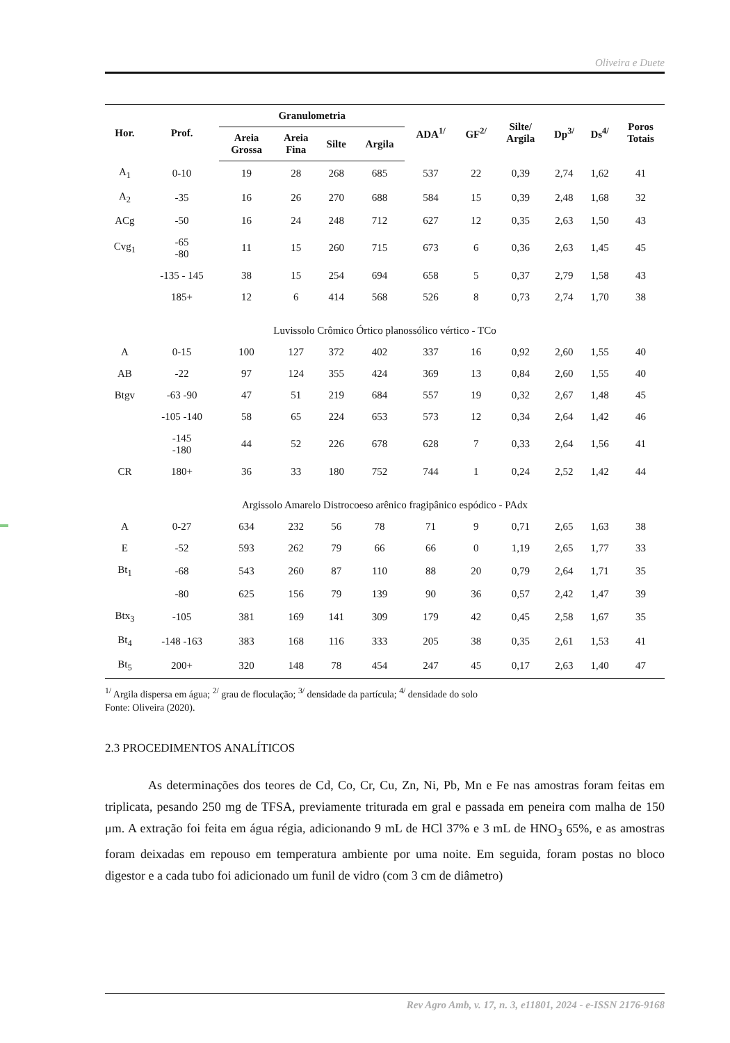Oliveira e Duete
| Hor. | Prof. | Granulometria | | | | ADA<sup>1/</sup> | GF<sup>2/</sup> | Silte/ Argila | Dp<sup>3/</sup> | Ds<sup>4/</sup> | Poros Totais |
| --- | --- | --- | --- | --- | --- | --- | --- | --- | --- | --- | --- |
| | | Areia Grossa | Areia Fina | Silte | Argila | | | | | | |
| A<sub>1</sub> | 0-10 | 19 | 28 | 268 | 685 | 537 | 22 | 0,39 | 2,74 | 1,62 | 41 |
| A<sub>2</sub> | -35 | 16 | 26 | 270 | 688 | 584 | 15 | 0,39 | 2,48 | 1,68 | 32 |
| ACg | -50 | 16 | 24 | 248 | 712 | 627 | 12 | 0,35 | 2,63 | 1,50 | 43 |
| Cvg<sub>1</sub> | -65 -80 | 11 | 15 | 260 | 715 | 673 | 6 | 0,36 | 2,63 | 1,45 | 45 |
| | -135 - 145 | 38 | 15 | 254 | 694 | 658 | 5 | 0,37 | 2,79 | 1,58 | 43 |
| | 185+ | 12 | 6 | 414 | 568 | 526 | 8 | 0,73 | 2,74 | 1,70 | 38 |
| Luvissolo Crômico Órtico planossólico vértico - TCo | | | | | | | | | | | |
| A | 0-15 | 100 | 127 | 372 | 402 | 337 | 16 | 0,92 | 2,60 | 1,55 | 40 |
| AB | -22 | 97 | 124 | 355 | 424 | 369 | 13 | 0,84 | 2,60 | 1,55 | 40 |
| Btgv | -63 -90 | 47 | 51 | 219 | 684 | 557 | 19 | 0,32 | 2,67 | 1,48 | 45 |
| | -105 -140 | 58 | 65 | 224 | 653 | 573 | 12 | 0,34 | 2,64 | 1,42 | 46 |
| | -145 -180 | 44 | 52 | 226 | 678 | 628 | 7 | 0,33 | 2,64 | 1,56 | 41 |
| CR | 180+ | 36 | 33 | 180 | 752 | 744 | 1 | 0,24 | 2,52 | 1,42 | 44 |
| Argissolo Amarelo Distrocoeso arênico fragipânico espódico - PAdx | | | | | | | | | | | |
| A | 0-27 | 634 | 232 | 56 | 78 | 71 | 9 | 0,71 | 2,65 | 1,63 | 38 |
| E | -52 | 593 | 262 | 79 | 66 | 66 | 0 | 1,19 | 2,65 | 1,77 | 33 |
| Bt<sub>1</sub> | -68 | 543 | 260 | 87 | 110 | 88 | 20 | 0,79 | 2,64 | 1,71 | 35 |
| | -80 | 625 | 156 | 79 | 139 | 90 | 36 | 0,57 | 2,42 | 1,47 | 39 |
| Btx<sub>3</sub> | -105 | 381 | 169 | 141 | 309 | 179 | 42 | 0,45 | 2,58 | 1,67 | 35 |
| Bt<sub>4</sub> | -148 -163 | 383 | 168 | 116 | 333 | 205 | 38 | 0,35 | 2,61 | 1,53 | 41 |
| Bt<sub>5</sub> | 200+ | 320 | 148 | 78 | 454 | 247 | 45 | 0,17 | 2,63 | 1,40 | 47 |
<sup>1/</sup> Argila dispersa em água; <sup>2/</sup> grau de floculação; <sup>3/</sup> densidade da partícula; <sup>4/</sup> densidade do solo
Fonte: Oliveira (2020).
2.3 PROCEDIMENTOS ANALÍTICOS
As determinações dos teores de Cd, Co, Cr, Cu, Zn, Ni, Pb, Mn e Fe nas amostras foram feitas em triplicata, pesando 250 mg de TFSA, previamente triturada em gral e passada em peneira com malha de 150 μm. A extração foi feita em água régia, adicionando 9 mL de HCl 37% e 3 mL de HNO<sub>3</sub> 65%, e as amostras foram deixadas em repouso em temperatura ambiente por uma noite. Em seguida, foram postas no bloco digestor e a cada tubo foi adicionado um funil de vidro (com 3 cm de diâmetro)
Rev Agro Amb, v. 17, n. 3, e11801, 2024 - e-ISSN 2176-9168